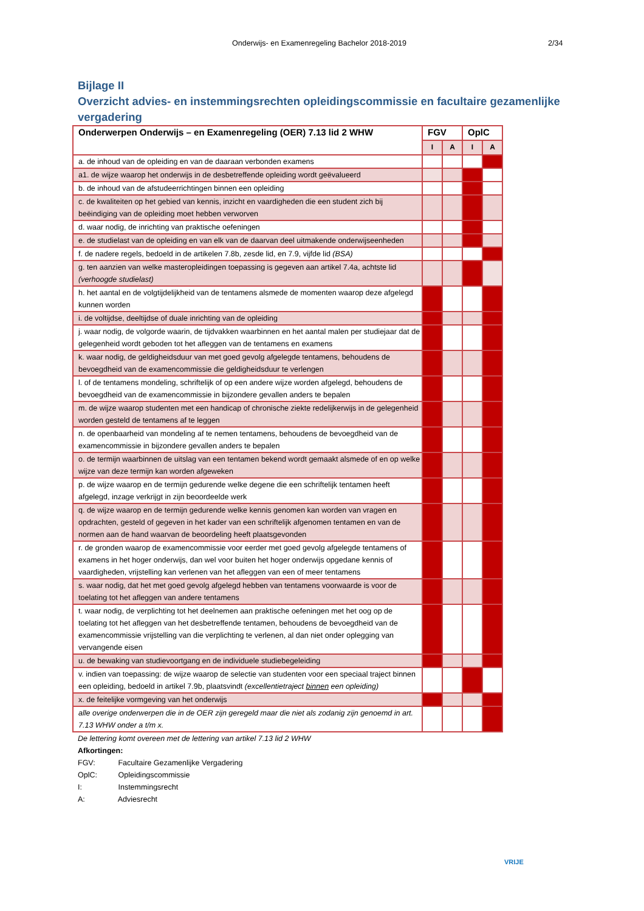Onderwijs- en Examenregeling Bachelor 2018-2019 2/34
Bijlage II
Overzicht advies- en instemmingsrechten opleidingscommissie en facultaire gezamenlijke vergadering
| Onderwerpen Onderwijs – en Examenregeling (OER) 7.13 lid 2 WHW | FGV | | OplC | |
| --- | --- | --- | --- | --- |
| | I | A | I | A |
| a. de inhoud van de opleiding en van de daaraan verbonden examens | | | | |
| a1. de wijze waarop het onderwijs in de desbetreffende opleiding wordt geëvalueerd | | | | |
| b. de inhoud van de afstudeerrichtingen binnen een opleiding | | | | |
| c. de kwaliteiten op het gebied van kennis, inzicht en vaardigheden die een student zich bij beëindiging van de opleiding moet hebben verworven | | | | |
| d. waar nodig, de inrichting van praktische oefeningen | | | | |
| e. de studielast van de opleiding en van elk van de daarvan deel uitmakende onderwijseenheden | | | | |
| f. de nadere regels, bedoeld in de artikelen 7.8b, zesde lid, en 7.9, vijfde lid (BSA) | | | | |
| g. ten aanzien van welke masteropleidingen toepassing is gegeven aan artikel 7.4a, achtste lid (verhoogde studielast) | | | | |
| h. het aantal en de volgtijdelijkheid van de tentamens alsmede de momenten waarop deze afgelegd kunnen worden | | | | |
| i. de voltijdse, deeltijdse of duale inrichting van de opleiding | | | | |
| j. waar nodig, de volgorde waarin, de tijdvakken waarbinnen en het aantal malen per studiejaar dat de gelegenheid wordt geboden tot het afleggen van de tentamens en examens | | | | |
| k. waar nodig, de geldigheidsduur van met goed gevolg afgelegde tentamens, behoudens de bevoegdheid van de examencommissie die geldigheidsduur te verlengen | | | | |
| l. of de tentamens mondeling, schriftelijk of op een andere wijze worden afgelegd, behoudens de bevoegdheid van de examencommissie in bijzondere gevallen anders te bepalen | | | | |
| m. de wijze waarop studenten met een handicap of chronische ziekte redelijkerwijs in de gelegenheid worden gesteld de tentamens af te leggen | | | | |
| n. de openbaarheid van mondeling af te nemen tentamens, behoudens de bevoegdheid van de examencommissie in bijzondere gevallen anders te bepalen | | | | |
| o. de termijn waarbinnen de uitslag van een tentamen bekend wordt gemaakt alsmede of en op welke wijze van deze termijn kan worden afgeweken | | | | |
| p. de wijze waarop en de termijn gedurende welke degene die een schriftelijk tentamen heeft afgelegd, inzage verkrijgt in zijn beoordeelde werk | | | | |
| q. de wijze waarop en de termijn gedurende welke kennis genomen kan worden van vragen en opdrachten, gesteld of gegeven in het kader van een schriftelijk afgenomen tentamen en van de normen aan de hand waarvan de beoordeling heeft plaatsgevonden | | | | |
| r. de gronden waarop de examencommissie voor eerder met goed gevolg afgelegde tentamens of examens in het hoger onderwijs, dan wel voor buiten het hoger onderwijs opgedane kennis of vaardigheden, vrijstelling kan verlenen van het afleggen van een of meer tentamens | | | | |
| s. waar nodig, dat het met goed gevolg afgelegd hebben van tentamens voorwaarde is voor de toelating tot het afleggen van andere tentamens | | | | |
| t. waar nodig, de verplichting tot het deelnemen aan praktische oefeningen met het oog op de toelating tot het afleggen van het desbetreffende tentamen, behoudens de bevoegdheid van de examencommissie vrijstelling van die verplichting te verlenen, al dan niet onder oplegging van vervangende eisen | | | | |
| u. de bewaking van studievoortgang en de individuele studiebegeleiding | | | | |
| v. indien van toepassing: de wijze waarop de selectie van studenten voor een speciaal traject binnen een opleiding, bedoeld in artikel 7.9b, plaatsvindt (excellentietraject binnen een opleiding) | | | | |
| x. de feitelijke vormgeving van het onderwijs | | | | |
| alle overige onderwerpen die in de OER zijn geregeld maar die niet als zodanig zijn genoemd in art. 7.13 WHW onder a t/m x. | | | | |
De lettering komt overeen met de lettering van artikel 7.13 lid 2 WHW
Afkortingen:
FGV: Facultaire Gezamenlijke Vergadering
OplC: Opleidingscommissie
I: Instemmingsrecht
A: Adviesrecht
VRIJE